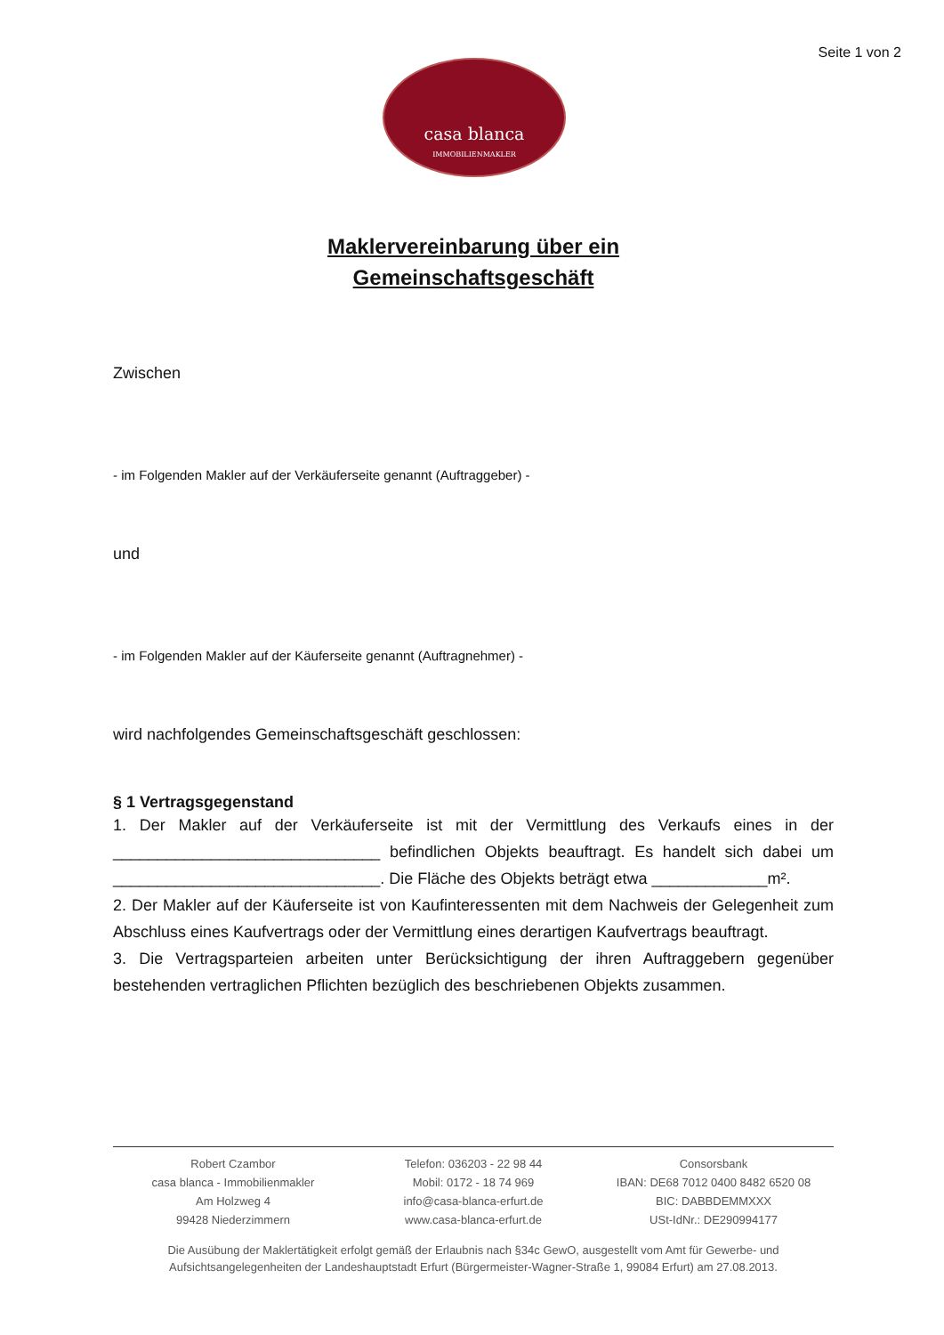Seite 1 von 2
casa blanca
IMMOBILIENMAKLER
Maklervereinbarung über ein
Gemeinschaftsgeschäft
Zwischen
- im Folgenden Makler auf der Verkäuferseite genannt (Auftraggeber) -
und
- im Folgenden Makler auf der Käuferseite genannt (Auftragnehmer) -
wird nachfolgendes Gemeinschaftsgeschäft geschlossen:
§ 1 Vertragsgegenstand
1. Der Makler auf der Verkäuferseite ist mit der Vermittlung des Verkaufs eines in der ______________________________ befindlichen Objekts beauftragt. Es handelt sich dabei um ______________________________. Die Fläche des Objekts beträgt etwa _____________m².
2. Der Makler auf der Käuferseite ist von Kaufinteressenten mit dem Nachweis der Gelegenheit zum Abschluss eines Kaufvertrags oder der Vermittlung eines derartigen Kaufvertrags beauftragt.
3. Die Vertragsparteien arbeiten unter Berücksichtigung der ihren Auftraggebern gegenüber bestehenden vertraglichen Pflichten bezüglich des beschriebenen Objekts zusammen.
Robert Czambor
casa blanca - Immobilienmakler
Am Holzweg 4
99428 Niederzimmern
Telefon: 036203 - 22 98 44
Mobil: 0172 - 18 74 969
info@casa-blanca-erfurt.de
www.casa-blanca-erfurt.de
Consorsbank
IBAN: DE68 7012 0400 8482 6520 08
BIC: DABBDEMMXXX
USt-IdNr.: DE290994177
Die Ausübung der Maklertätigkeit erfolgt gemäß der Erlaubnis nach §34c GewO, ausgestellt vom Amt für Gewerbe- und Aufsichtsangelegenheiten der Landeshauptstadt Erfurt (Bürgermeister-Wagner-Straße 1, 99084 Erfurt) am 27.08.2013.